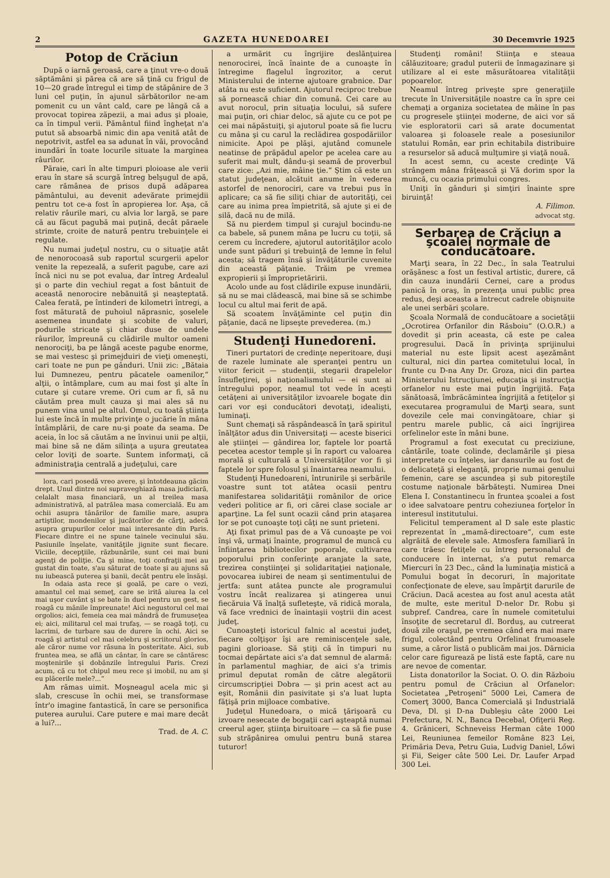2 GAZETA HUNEDOAREI 30 Decemvrie 1925
Potop de Crăciun
După o iarnă geroasă, care a ţinut vre-o două săptămâni şi părea că are să ţină cu frigul de 10—20 grade întregul ei timp de stăpânire de 3 luni cel puţin, în ajunul sărbătorilor ne-am pomenit cu un vânt cald, care pe lângă că a provocat topirea zăpezii, a mai adus şi ploaie, ca în timpul verii. Pământul fiind îngheţat n'a putut să absoarbă nimic din apa venită atât de nepotrivit, astfel ea sa adunat în văi, provocând inundări în toate locurile situate la marginea râurilor.
Păraie, cari în alte timpuri ploioase ale verii erau în stare să scurgă întreg belşugul de apă, care rămânea de prisos după adăparea pământului, au devenit adevărate primejdii pentru tot ce-a fost în apropierea lor. Aşa, că relativ râurile mari, cu alvia lor largă, se pare că au făcut pagubă mai puţină, decât păraele strimte, croite de natură pentru trebuinţele ei regulate.
Nu numai judeţul nostru, cu o situaţie atât de nenorocoasă sub raportul scurgerii apelor venite la repezeală, a suferit pagube, care azi încă nici nu se pot evalua, dar întreg Ardealul şi o parte din vechiul regat a fost bântuit de această nenorocire nebănuită şi neaşteptată. Calea ferată, pe întinderi de kilometri întregi, a fost măturată de puhoiul năprasnic, şoselele asemenea inundate şi scobite de valuri, podurile stricate şi chiar duse de undele râurilor, împreună cu clădirile multor oameni nenorociţi, ba pe lângă aceste pagube enorme, se mai vestesc şi primejduiri de vieţi omeneşti, cari toate ne pun pe gânduri. Unii zic: „Bătaia lui Dumnezeu, pentru păcatele oamenilor,“ alţii, o întâmplare, cum au mai fost şi alte în cutare şi cutare vreme. Ori cum ar fi, să nu căutăm prea mult cauza şi mai ales să nu punem vina unul pe altul. Omul, cu toată ştiinţa lui este încă în multe privinţe o jucărie în mâna întâmplării, de care nu-şi poate da seama. De aceia, în loc să căutăm a ne învinui unii pe alţii, mai bine să ne dăm silinţa a uşura greutatea celor loviţi de soarte. Suntem informaţi, că administraţia centrală a judeţului, care
lora, cari posedă vreo avere, şi întotdeauna găcim drept. Unul dintre noi supraveghiază masa judiciară, celalalt masa financiară, un al treilea masa administrativă, al patrălea masa comercială. Eu am ochii asupra tânărilor de familie mare, asupra artiştilor, mondenilor şi jucătorilor de cărţi, adecă asupra grupurilor celor mai interesante din Paris. Fiecare dintre ei ne spune tainele vecinului său. Pasiunile înşelate, vanităţile jignite sunt fiecare. Viciile, decepţiile, răzbunările, sunt cei mai buni agenţi de poliţie. Ca şi mine, toţi confraţii mei au gustat din toate, s'au săturat de toate şi au ajuns să nu iubească puterea şi banii, decât pentru ele însăşi.
In odaia asta rece şi goală, pe care o vezi, amantul cel mai semeţ, care se irită aiurea la cel mai uşor cuvânt şi se bate în duel pentru un gest, se roagă cu mânile împreunate! Aici negustorul cel mai orgolios; aici, femeia cea mai mândră de frumuseţea ei; aici, militarul cel mai trufaş, — se roagă toţi, cu lacrimi, de turbare sau de durere în ochi. Aici se roagă şi artistul cel mai celebru şi scriitorul glorios, ale căror nume vor răsuna în posteritate. Aici, sub fruntea mea, se află un cântar, în care se cântăresc moştenirile şi dobânzile întregului Paris. Crezi acum, că cu tot chipul meu rece şi imobil, nu am şi eu plăcerile mele?...“
Am rămas uimit. Moşneagul acela mic şi slab, crescuse în ochii mei, se transformase într'o imagine fantastică, în care se personifica puterea aurului. Care putere e mai mare decât a lui?...
Trad. de A. C.
a urmărit cu îngrijire deslănţuirea nenorocirei, încă înainte de a cunoaşte în întregime flagelul îngrozitor, a cerut Ministerului de interne ajutoare grabnice. Dar atâta nu este suficient. Ajutorul reciproc trebue să pornească chiar din comună. Cei care au avut norocul, prin situaţia locului, să sufere mai puţin, ori chiar deloc, să ajute cu ce pot pe cei mai năpăstuiţi, şi ajutorul poate să fie lucru cu mâna şi cu carul la reclădirea gospodăriilor nimicite. Apoi pe plăşi, ajutând comunele neatinse de prăpădul apelor pe acelea care au suferit mai mult, dându-şi seamă de proverbul care zice: „Azi mie, mâine ţie.“ Ştim că este un statut judeţean, alcătuit anume în vederea astorfel de nenorociri, care va trebui pus în aplicare; ca să fie siliţi chiar de autorităţi, cei care au inima prea împietrită, să ajute şi ei de silă, dacă nu de milă.
Să nu pierdem timpul şi curajul bocindu-ne ca babele, să punem mâna pe lucru cu toţii, să cerem cu încredere, ajutorul autorităţilor acolo unde sunt păduri şi trebuinţă de lemne în felul acesta; să tragem însă şi învăţăturile cuvenite din această păţanie. Trăim pe vremea expropierii şi împroprietăririi.
Acolo unde au fost clădirile expuse inundării, să nu se mai clădească, mai bine să se schimbe locul cu altul mai ferit de apă.
Să scoatem învăţăminte cel puţin din păţanie, dacă ne lipseşte prevederea. (m.)
Studenţi Hunedoreni.
Tineri purtatori de credinţe neperitoare, duşi de razele luminate ale speranţei pentru un viitor fericit — studenţii, stegarii drapelelor însufleţirei, şi naţionalismului — ei sunt ai întregului popor, neamul tot vede în aceşti cetăţeni ai universităţilor izvoarele bogate din cari vor eşi conducători devotaţi, idealişti, luminaţi.
Sunt chemaţi să răspândească în ţară spiritul înălţător adus din Universitaţi — aceste biserici ale ştiinţei — gândirea lor, faptele lor poartă pecetea acestor temple şi în raport cu valoarea morală şi culturală a Universităţilor vor fi şi faptele lor spre folosul şi înaintarea neamului.
Studenţi Hunedoareni, întrunirile şi serbările voastre sunt tot atâtea ocasii pentru manifestarea solidarităţii românilor de orice vederi politice ar fi, ori cărei clase sociale ar aparţine. La fel sunt ocazii când prin ataşarea lor se pot cunoaşte toţi câţi ne sunt prieteni.
Aţi fixat primul pas de a Vă cunoaşte pe voi înşi vă, urmaţi înainte, programul de muncă cu înfiinţarea bibliotecilor poporale, cultivarea poporului prin conferinţe aranjate la sate, trezirea conştiinţei şi solidaritaţiei naţionale, povocarea iubirei de neam şi sentimentului de jertfa: sunt atâtea puncte ale programului vostru încât realizarea şi atingerea unui fiecăruia Vă înalţă sufleteşte, vă ridică morala, vă face vrednici de înaintaşii voştrii din acest judeţ.
Cunoaşteţi istoricul falnic al acestui judeţ, fiecare colţişor îşi are reminiscenţele sale, pagini glorioase. Să ştiţi că în timpuri nu tocmai depărtate aici s'a dat semnul de alarmă: în parlamentul maghiar, de aici s'a trimis primul deputat român de către alegătorii circumscripţiei Dobra — şi prin acest act au eşit, Românii din pasivitate şi s'a luat lupta făţişă prin mijloace combative.
Judeţul Hunedoara, o mică ţărişoară cu izvoare nesecate de bogaţii cari aşteaptă numai creerul ager, ştiinţa biruitoare — ca să fie puse sub străpânirea omului pentru bună starea tuturor!
Studenţi români! Stiinţa e steaua călăuzitoare; gradul puterii de înmagazinare şi utilizare al ei este măsurătoarea vitalităţii popoarelor.
Neamul întreg priveşte spre generaţiile trecute în Universităţile noastre ca în spre cei chemaţi a organiza societatea de mâine în pas cu progresele ştiinţei moderne, de aici vor să vie esploratorii cari să arate documentat valoarea şi foloasele reale a posesiunilor statului Român, ear prin echitabila distribuire a resurselor să aducă mulţumire şi viaţă nouă.
In acest semn, cu aceste credinţe Vă strângem mâna frăţească şi Vă dorim spor la muncă, cu ocazia primului congres.
Uniţi în gânduri şi simţiri înainte spre biruinţă!
A. Filimon.
advocat stg.
Serbarea de Crăciun a şcoalei normale de conducătoare.
Marţi seara, în 22 Dec., în sala Teatrului orăşănesc a fost un festival artistic, durere, că din cauza inundării Cernei, care a produs panică în oraş, în prezenţa unui public prea redus, deşi aceasta a întrecut cadrele obişnuite ale unei serbări şcolare.
Şcoala Normală de conducătoare a societăţii „Ocrotirea Orfanilor din Răsboiu“ (O.O.R.) a dovedit şi prin aceasta, că este pe calea progresului. Dacă în privinţa sprijinului material nu este lipsit acest aşezământ cultural, nici din partea comitetului local, în frunte cu D-na Any Dr. Groza, nici din partea Ministerului Istrucţiunei, educaţia şi instrucţia orfanelor nu este mai puţin îngrijită. Faţa sănătoasă, îmbrăcămintea îngrijită a fetiţelor şi executarea programului de Marţi seara, sunt dovezile cele mai convingătoare, chiar şi pentru marele public, că aici îngrijirea orfelinelor este în mâni bune.
Programul a fost executat cu preciziune, cântările, toate colinde, declamările şi piesa interpretate cu înţeles, iar dansurile au fost de o delicateţă şi eleganţă, proprie numai genului femenin, care se ascundea şi sub pitoreştile costume naţionale bărbăteşti. Numirea Dnei Elena I. Constantinecu în fruntea şcoalei a fost o idee salvatoare pentru coheziunea forţelor în interesul institutului.
Felicitul temperament al D sale este plastic reprezentat în „mamă-directoare“, cum este algrăită de elevele sale. Atmosfera familiară în care trăesc fetiţele cu întreg personalul de conducere în internat, s'a putut remarca Miercuri în 23 Dec., când la luminaţia mistică a Pomului bogat în decoruri, în majoritate confecţionate de eleve, sau împărţit darurile de Crăciun. Dacă acestea au fost anul acesta atât de multe, este meritul D-nelor Dr. Robu şi subpref. Candrea, care în numele comitetului însoţite de secretarul dl. Borduş, au cutreerat două zile oraşul, pe vremea când era mai mare frigul, colectând pentru Orfelinat frumoasele sume, a căror listă o publicăm mai jos. Dărnicia celor care figurează pe listă este faptă, care nu are nevoe de comentar.
Lista donatorilor la Sociat. O. O. din Războiu pentru pomul de Crăciun al Orfanelor: Societatea „Petroşeni“ 5000 Lei, Camera de Comerţ 3000, Banca Comercială şi Industrială Deva, Dl. şi D-na Dubleşiu câte 2000 Lei Prefectura, N. N., Banca Decebal, Ofiţerii Reg. 4. Grăniceri, Schneveiss Herman câte 1000 Lei, Reuniunea femeilor Române 823 Lei, Primăria Deva, Petru Guia, Ludvig Daniel, Lőwi şi Fii, Seiger câte 500 Lei. Dr. Laufer Arpad 300 Lei.